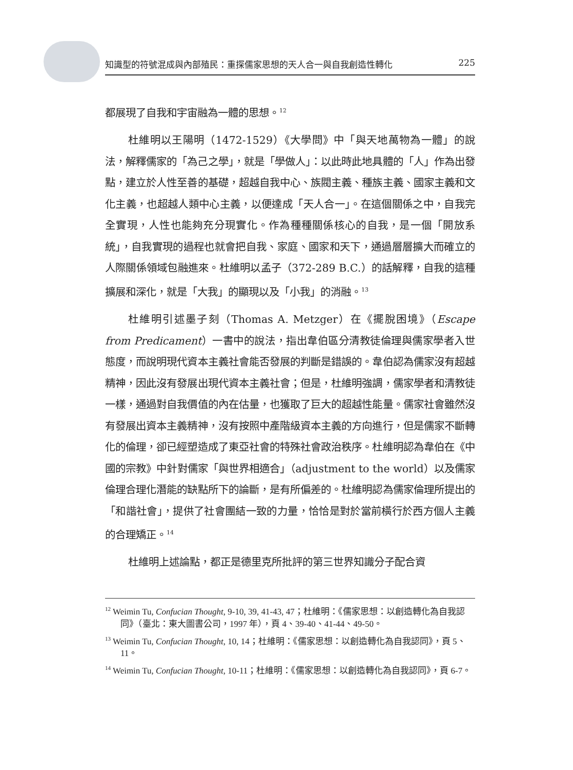知識型的符號混成與內部殖民：重探儒家思想的天人合一與自我創造性轉化 225
都展現了自我和宇宙融為一體的思想。<sup>12</sup>
杜維明以王陽明（1472-1529）《大學問》中「與天地萬物為一體」的說法，解釋儒家的「為己之學」，就是「學做人」：以此時此地具體的「人」作為出發點，建立於人性至善的基礎，超越自我中心、族閥主義、種族主義、國家主義和文化主義，也超越人類中心主義，以便達成「天人合一」。在這個關係之中，自我完全實現，人性也能夠充分現實化。作為種種關係核心的自我，是一個「開放系統」，自我實現的過程也就會把自我、家庭、國家和天下，通過層層擴大而確立的人際關係領域包融進來。杜維明以孟子（372-289 B.C.）的話解釋，自我的這種擴展和深化，就是「大我」的顯現以及「小我」的消融。<sup>13</sup>
杜維明引述墨子刻（Thomas A. Metzger）在《擺脫困境》（Escape from Predicament）一書中的說法，指出韋伯區分清教徒倫理與儒家學者入世態度，而說明現代資本主義社會能否發展的判斷是錯誤的。韋伯認為儒家沒有超越精神，因此沒有發展出現代資本主義社會；但是，杜維明強調，儒家學者和清教徒一樣，通過對自我價值的內在估量，也獲取了巨大的超越性能量。儒家社會雖然沒有發展出資本主義精神，沒有按照中產階級資本主義的方向進行，但是儒家不斷轉化的倫理，卻已經塑造成了東亞社會的特殊社會政治秩序。杜維明認為韋伯在《中國的宗教》中針對儒家「與世界相適合」（adjustment to the world）以及儒家倫理合理化潛能的缺點所下的論斷，是有所偏差的。杜維明認為儒家倫理所提出的「和諧社會」，提供了社會團結一致的力量，恰恰是對於當前橫行於西方個人主義的合理矯正。<sup>14</sup>
杜維明上述論點，都正是德里克所批評的第三世界知識分子配合資
<sup>12</sup> Weimin Tu, Confucian Thought, 9-10, 39, 41-43, 47；杜維明：《儒家思想：以創造轉化為自我認同》（臺北：東大圖書公司，1997 年），頁 4、39-40、41-44、49-50。
<sup>13</sup> Weimin Tu, Confucian Thought, 10, 14；杜維明：《儒家思想：以創造轉化為自我認同》，頁 5、11。
<sup>14</sup> Weimin Tu, Confucian Thought, 10-11；杜維明：《儒家思想：以創造轉化為自我認同》，頁 6-7。